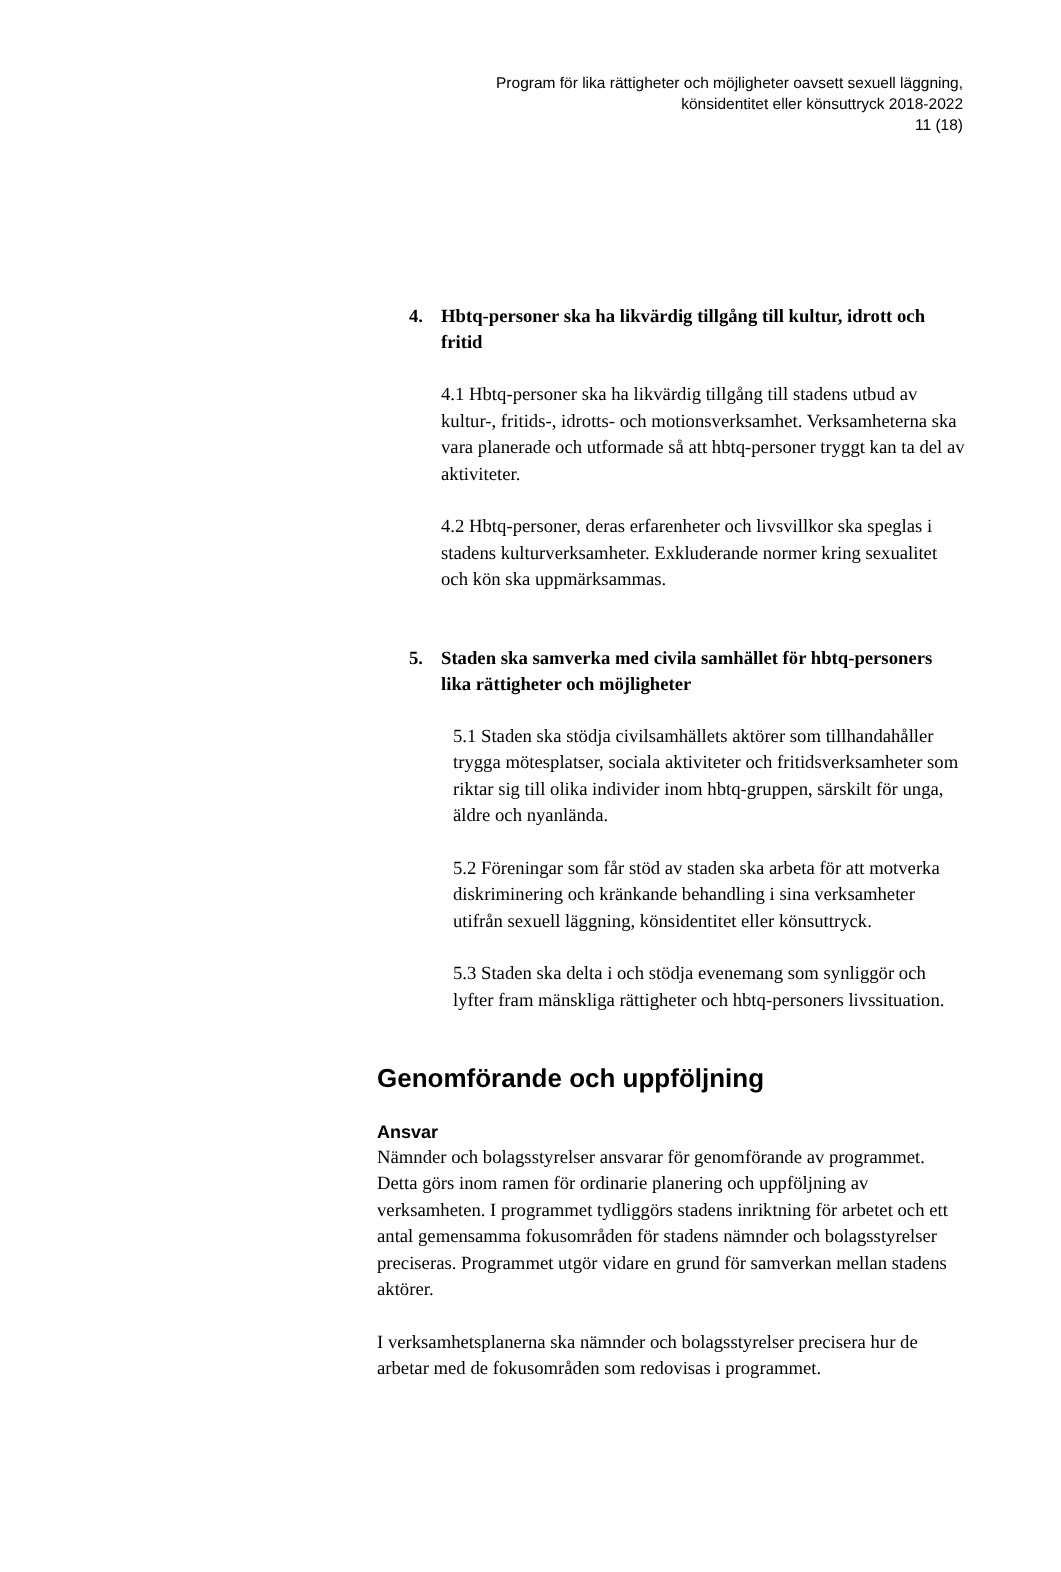Program för lika rättigheter och möjligheter oavsett sexuell läggning,
könsidentitet eller könsuttryck 2018-2022
11 (18)
4. Hbtq-personer ska ha likvärdig tillgång till kultur, idrott och fritid
4.1 Hbtq-personer ska ha likvärdig tillgång till stadens utbud av kultur-, fritids-, idrotts- och motionsverksamhet. Verksamheterna ska vara planerade och utformade så att hbtq-personer tryggt kan ta del av aktiviteter.
4.2 Hbtq-personer, deras erfarenheter och livsvillkor ska speglas i stadens kulturverksamheter. Exkluderande normer kring sexualitet och kön ska uppmärksammas.
5. Staden ska samverka med civila samhället för hbtq-personers lika rättigheter och möjligheter
5.1 Staden ska stödja civilsamhällets aktörer som tillhandahåller trygga mötesplatser, sociala aktiviteter och fritidsverksamheter som riktar sig till olika individer inom hbtq-gruppen, särskilt för unga, äldre och nyanlända.
5.2 Föreningar som får stöd av staden ska arbeta för att motverka diskriminering och kränkande behandling i sina verksamheter utifrån sexuell läggning, könsidentitet eller könsuttryck.
5.3 Staden ska delta i och stödja evenemang som synliggör och lyfter fram mänskliga rättigheter och hbtq-personers livssituation.
Genomförande och uppföljning
Ansvar
Nämnder och bolagsstyrelser ansvarar för genomförande av programmet. Detta görs inom ramen för ordinarie planering och uppföljning av verksamheten. I programmet tydliggörs stadens inriktning för arbetet och ett antal gemensamma fokusområden för stadens nämnder och bolagsstyrelser preciseras. Programmet utgör vidare en grund för samverkan mellan stadens aktörer.
I verksamhetsplanerna ska nämnder och bolagsstyrelser precisera hur de arbetar med de fokusområden som redovisas i programmet.